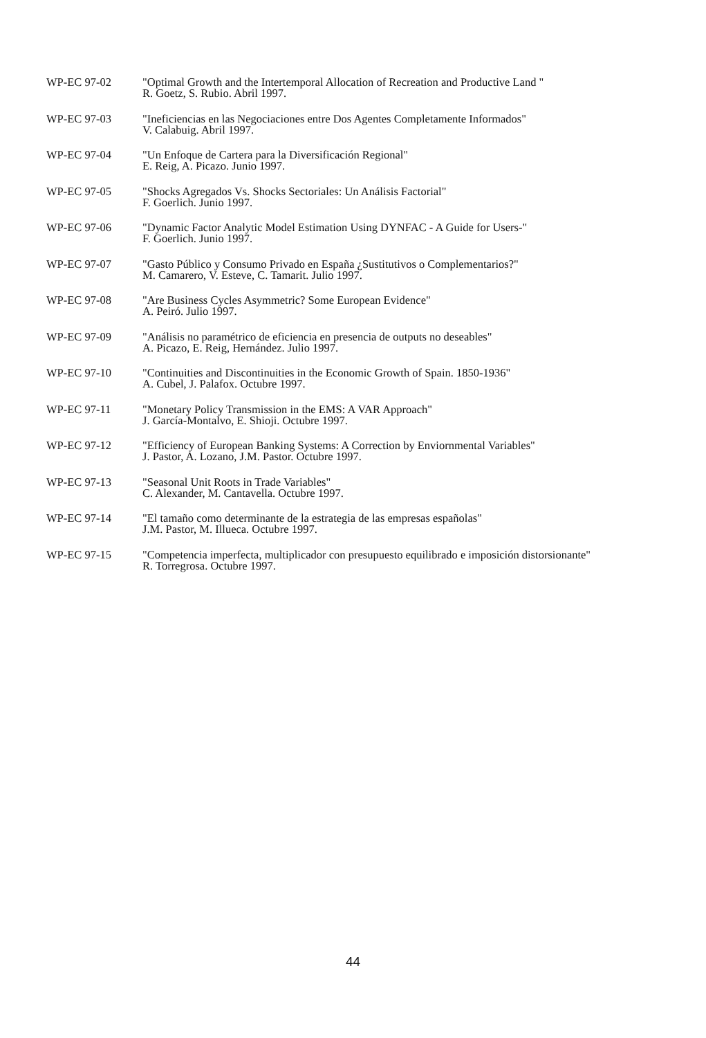WP-EC 97-02 "Optimal Growth and the Intertemporal Allocation of Recreation and Productive Land "
R. Goetz, S. Rubio. Abril 1997.
WP-EC 97-03 "Ineficiencias en las Negociaciones entre Dos Agentes Completamente Informados"
V. Calabuig. Abril 1997.
WP-EC 97-04 "Un Enfoque de Cartera para la Diversificación Regional"
E. Reig, A. Picazo. Junio 1997.
WP-EC 97-05 "Shocks Agregados Vs. Shocks Sectoriales: Un Análisis Factorial"
F. Goerlich. Junio 1997.
WP-EC 97-06 "Dynamic Factor Analytic Model Estimation Using DYNFAC - A Guide for Users-"
F. Goerlich. Junio 1997.
WP-EC 97-07 "Gasto Público y Consumo Privado en España ¿Sustitutivos o Complementarios?"
M. Camarero, V. Esteve, C. Tamarit. Julio 1997.
WP-EC 97-08 "Are Business Cycles Asymmetric? Some European Evidence"
A. Peiró. Julio 1997.
WP-EC 97-09 "Análisis no paramétrico de eficiencia en presencia de outputs no deseables"
A. Picazo, E. Reig, Hernández. Julio 1997.
WP-EC 97-10 "Continuities and Discontinuities in the Economic Growth of Spain. 1850-1936"
A. Cubel, J. Palafox. Octubre 1997.
WP-EC 97-11 "Monetary Policy Transmission in the EMS: A VAR Approach"
J. García-Montalvo, E. Shioji. Octubre 1997.
WP-EC 97-12 "Efficiency of European Banking Systems: A Correction by Enviornmental Variables"
J. Pastor, A. Lozano, J.M. Pastor. Octubre 1997.
WP-EC 97-13 "Seasonal Unit Roots in Trade Variables"
C. Alexander, M. Cantavella. Octubre 1997.
WP-EC 97-14 "El tamaño como determinante de la estrategia de las empresas españolas"
J.M. Pastor, M. Illueca. Octubre 1997.
WP-EC 97-15 "Competencia imperfecta, multiplicador con presupuesto equilibrado e imposición distorsionante"
R. Torregrosa. Octubre 1997.
44